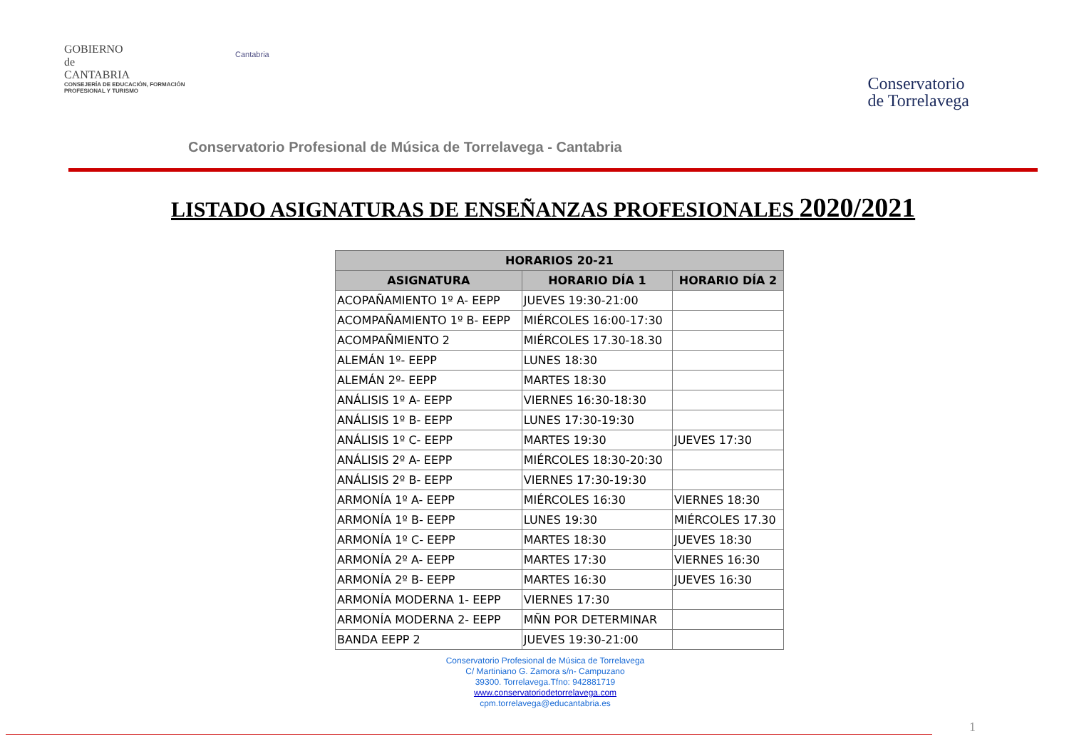GOBIERNO
de
CANTABRIA
CONSEJERÍA DE EDUCACIÓN, FORMACIÓN PROFESIONAL Y TURISMO
Cantabria
Conservatorio
de Torrelavega
Conservatorio Profesional de Música de Torrelavega - Cantabria
LISTADO ASIGNATURAS DE ENSEÑANZAS PROFESIONALES 2020/2021
| HORARIOS 20-21 | | |
| --- | --- | --- |
| ASIGNATURA | HORARIO DÍA 1 | HORARIO DÍA 2 |
| ACOPAÑAMIENTO 1º A- EEPP | JUEVES 19:30-21:00 | |
| ACOMPAÑAMIENTO 1º B- EEPP | MIÉRCOLES 16:00-17:30 | |
| ACOMPAÑMIENTO 2 | MIÉRCOLES 17.30-18.30 | |
| ALEMÁN 1º- EEPP | LUNES 18:30 | |
| ALEMÁN 2º- EEPP | MARTES 18:30 | |
| ANÁLISIS 1º A- EEPP | VIERNES 16:30-18:30 | |
| ANÁLISIS 1º B- EEPP | LUNES 17:30-19:30 | |
| ANÁLISIS 1º C- EEPP | MARTES 19:30 | JUEVES 17:30 |
| ANÁLISIS 2º A- EEPP | MIÉRCOLES 18:30-20:30 | |
| ANÁLISIS 2º B- EEPP | VIERNES 17:30-19:30 | |
| ARMONÍA 1º A- EEPP | MIÉRCOLES 16:30 | VIERNES 18:30 |
| ARMONÍA 1º B- EEPP | LUNES 19:30 | MIÉRCOLES 17.30 |
| ARMONÍA 1º C- EEPP | MARTES 18:30 | JUEVES 18:30 |
| ARMONÍA 2º A- EEPP | MARTES 17:30 | VIERNES 16:30 |
| ARMONÍA 2º B- EEPP | MARTES 16:30 | JUEVES 16:30 |
| ARMONÍA MODERNA 1- EEPP | VIERNES 17:30 | |
| ARMONÍA MODERNA 2- EEPP | MÑN POR DETERMINAR | |
| BANDA EEPP 2 | JUEVES 19:30-21:00 | |
Conservatorio Profesional de Música de Torrelavega
C/ Martiniano G. Zamora s/n- Campuzano
39300. Torrelavega.Tfno: 942881719
www.conservatoriodetorrelavega.com
cpm.torrelavega@educantabria.es
1